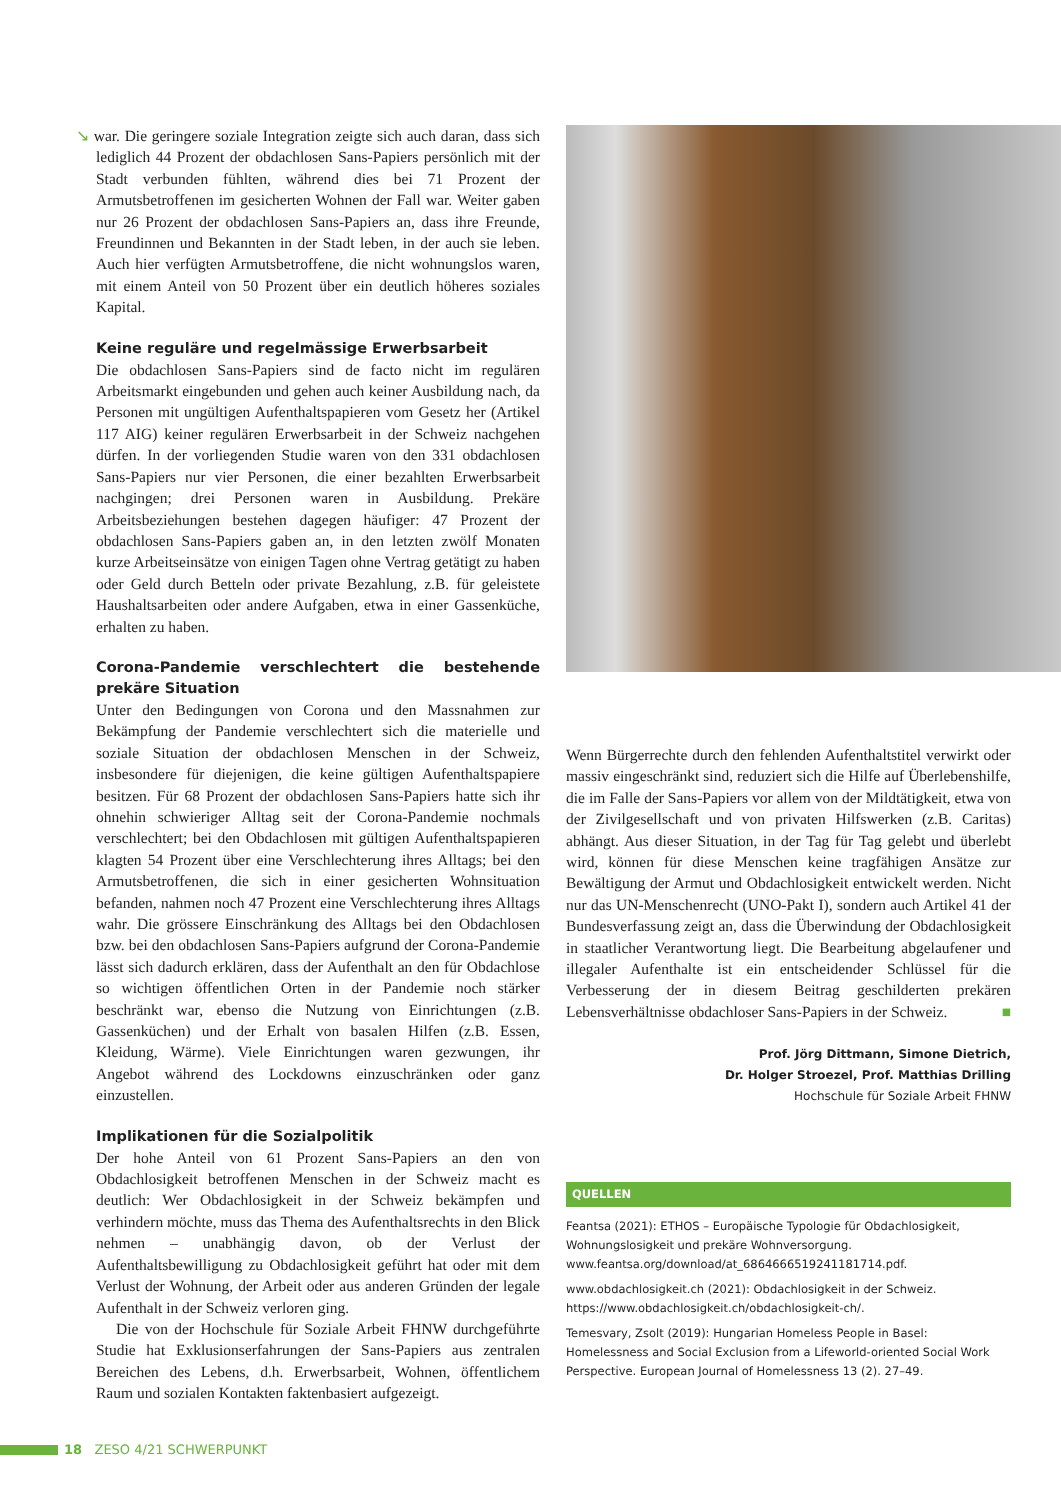↘ war. Die geringere soziale Integration zeigte sich auch daran, dass sich lediglich 44 Prozent der obdachlosen Sans-Papiers persönlich mit der Stadt verbunden fühlten, während dies bei 71 Prozent der Armutsbetroffenen im gesicherten Wohnen der Fall war. Weiter gaben nur 26 Prozent der obdachlosen Sans-Papiers an, dass ihre Freunde, Freundinnen und Bekannten in der Stadt leben, in der auch sie leben. Auch hier verfügten Armutsbetroffene, die nicht wohnungslos waren, mit einem Anteil von 50 Prozent über ein deutlich höheres soziales Kapital.
Keine reguläre und regelmässige Erwerbsarbeit
Die obdachlosen Sans-Papiers sind de facto nicht im regulären Arbeitsmarkt eingebunden und gehen auch keiner Ausbildung nach, da Personen mit ungültigen Aufenthaltspapieren vom Gesetz her (Artikel 117 AIG) keiner regulären Erwerbsarbeit in der Schweiz nachgehen dürfen. In der vorliegenden Studie waren von den 331 obdachlosen Sans-Papiers nur vier Personen, die einer bezahlten Erwerbsarbeit nachgingen; drei Personen waren in Ausbildung. Prekäre Arbeitsbeziehungen bestehen dagegen häufiger: 47 Prozent der obdachlosen Sans-Papiers gaben an, in den letzten zwölf Monaten kurze Arbeitseinsätze von einigen Tagen ohne Vertrag getätigt zu haben oder Geld durch Betteln oder private Bezahlung, z.B. für geleistete Haushaltsarbeiten oder andere Aufgaben, etwa in einer Gassenküche, erhalten zu haben.
Corona-Pandemie verschlechtert die bestehende prekäre Situation
Unter den Bedingungen von Corona und den Massnahmen zur Bekämpfung der Pandemie verschlechtert sich die materielle und soziale Situation der obdachlosen Menschen in der Schweiz, insbesondere für diejenigen, die keine gültigen Aufenthaltspapiere besitzen. Für 68 Prozent der obdachlosen Sans-Papiers hatte sich ihr ohnehin schwieriger Alltag seit der Corona-Pandemie nochmals verschlechtert; bei den Obdachlosen mit gültigen Aufenthaltspapieren klagten 54 Prozent über eine Verschlechterung ihres Alltags; bei den Armutsbetroffenen, die sich in einer gesicherten Wohnsituation befanden, nahmen noch 47 Prozent eine Verschlechterung ihres Alltags wahr. Die grössere Einschränkung des Alltags bei den Obdachlosen bzw. bei den obdachlosen Sans-Papiers aufgrund der Corona-Pandemie lässt sich dadurch erklären, dass der Aufenthalt an den für Obdachlose so wichtigen öffentlichen Orten in der Pandemie noch stärker beschränkt war, ebenso die Nutzung von Einrichtungen (z.B. Gassenküchen) und der Erhalt von basalen Hilfen (z.B. Essen, Kleidung, Wärme). Viele Einrichtungen waren gezwungen, ihr Angebot während des Lockdowns einzuschränken oder ganz einzustellen.
Implikationen für die Sozialpolitik
Der hohe Anteil von 61 Prozent Sans-Papiers an den von Obdachlosigkeit betroffenen Menschen in der Schweiz macht es deutlich: Wer Obdachlosigkeit in der Schweiz bekämpfen und verhindern möchte, muss das Thema des Aufenthaltsrechts in den Blick nehmen – unabhängig davon, ob der Verlust der Aufenthaltsbewilligung zu Obdachlosigkeit geführt hat oder mit dem Verlust der Wohnung, der Arbeit oder aus anderen Gründen der legale Aufenthalt in der Schweiz verloren ging.
Die von der Hochschule für Soziale Arbeit FHNW durchgeführte Studie hat Exklusionserfahrungen der Sans-Papiers aus zentralen Bereichen des Lebens, d.h. Erwerbsarbeit, Wohnen, öffentlichem Raum und sozialen Kontakten faktenbasiert aufgezeigt.
Wenn Bürgerrechte durch den fehlenden Aufenthaltstitel verwirkt oder massiv eingeschränkt sind, reduziert sich die Hilfe auf Überlebenshilfe, die im Falle der Sans-Papiers vor allem von der Mildtätigkeit, etwa von der Zivilgesellschaft und von privaten Hilfswerken (z.B. Caritas) abhängt. Aus dieser Situation, in der Tag für Tag gelebt und überlebt wird, können für diese Menschen keine tragfähigen Ansätze zur Bewältigung der Armut und Obdachlosigkeit entwickelt werden. Nicht nur das UN-Menschenrecht (UNO-Pakt I), sondern auch Artikel 41 der Bundesverfassung zeigt an, dass die Überwindung der Obdachlosigkeit in staatlicher Verantwortung liegt. Die Bearbeitung abgelaufener und illegaler Aufenthalte ist ein entscheidender Schlüssel für die Verbesserung der in diesem Beitrag geschilderten prekären Lebensverhältnisse obdachloser Sans-Papiers in der Schweiz. ■
Prof. Jörg Dittmann, Simone Dietrich,
Dr. Holger Stroezel, Prof. Matthias Drilling
Hochschule für Soziale Arbeit FHNW
QUELLEN
Feantsa (2021): ETHOS – Europäische Typologie für Obdachlosigkeit, Wohnungslosigkeit und prekäre Wohnversorgung. www.feantsa.org/download/at_6864666519241181714.pdf.
www.obdachlosigkeit.ch (2021): Obdachlosigkeit in der Schweiz. https://www.obdachlosigkeit.ch/obdachlosigkeit-ch/.
Temesvary, Zsolt (2019): Hungarian Homeless People in Basel: Homelessness and Social Exclusion from a Lifeworld-oriented Social Work Perspective. European Journal of Homelessness 13 (2). 27–49.
18 ZESO 4/21 SCHWERPUNKT